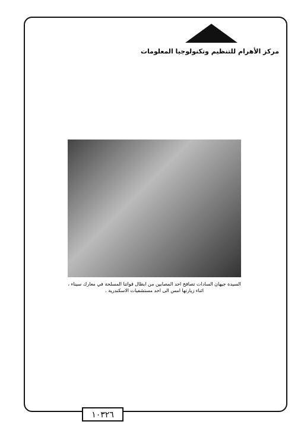مركز الأهرام للتنظيم وتكنولوجيا المعلومات
السيدة جيهان السادات تصافح احد المصابين من ابطال قواتنا المسلحة في معارك سيناء ، اثناء زيارتها امس الى احد مستشفيات الاسكندرية .
١٠٣٢٦